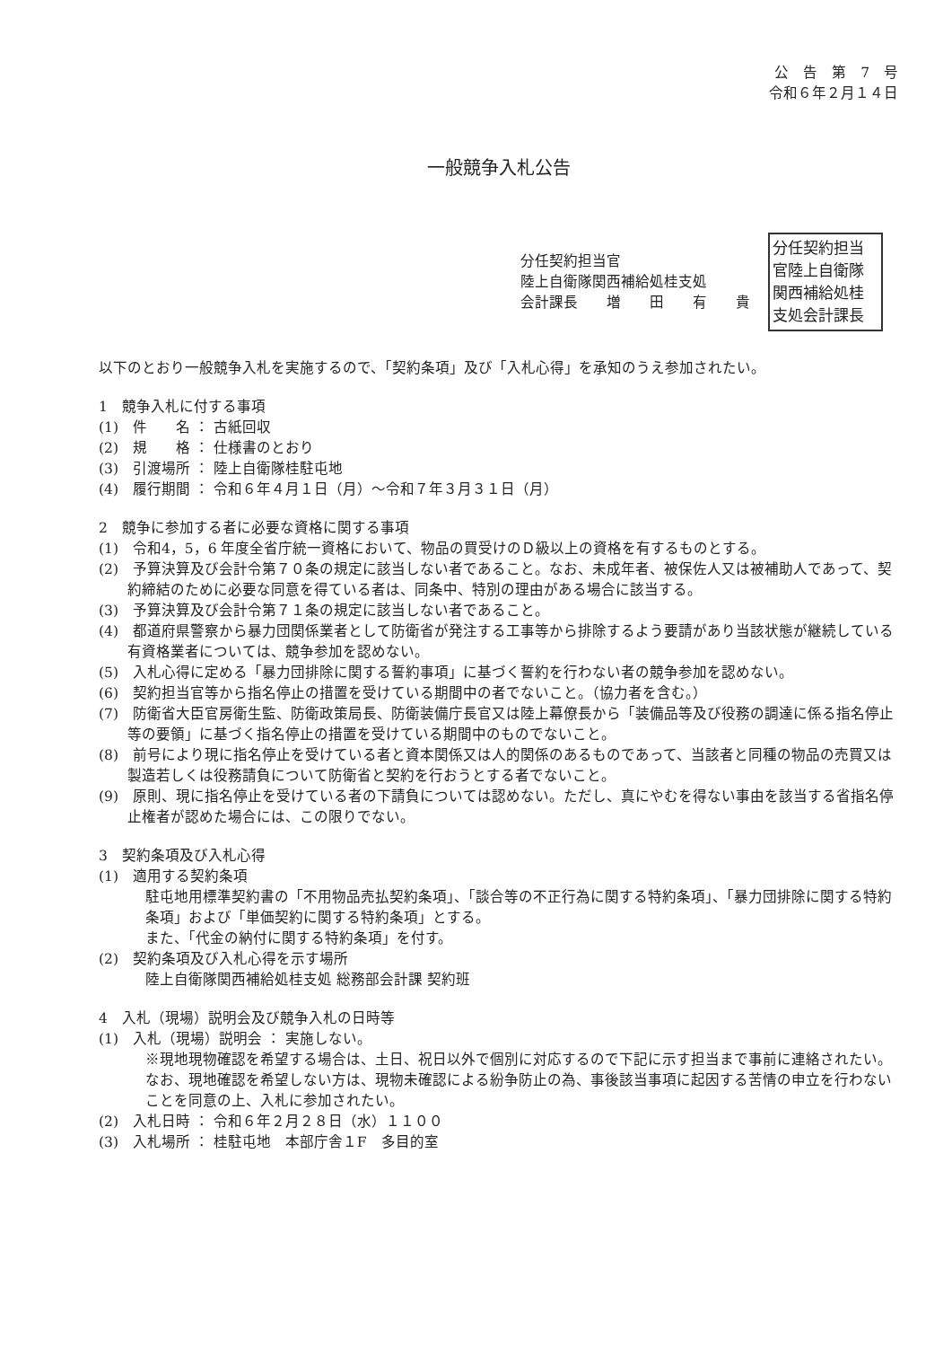公　告　第　7　号
令和６年２月１４日
一般競争入札公告
分任契約担当官
陸上自衛隊関西補給処桂支処
会計課長　　増　　田　　有　　貴
分任契約担当官陸上自衛隊関西補給処桂支処会計課長
以下のとおり一般競争入札を実施するので、「契約条項」及び「入札心得」を承知のうえ参加されたい。
1　競争入札に付する事項
(1)　件　　名 ： 古紙回収
(2)　規　　格 ： 仕様書のとおり
(3)　引渡場所 ： 陸上自衛隊桂駐屯地
(4)　履行期間 ： 令和６年４月１日（月）～令和７年３月３１日（月）
2　競争に参加する者に必要な資格に関する事項
(1)　令和4，5，6 年度全省庁統一資格において、物品の買受けのＤ級以上の資格を有するものとする。
(2)　予算決算及び会計令第７０条の規定に該当しない者であること。なお、未成年者、被保佐人又は被補助人であって、契約締結のために必要な同意を得ている者は、同条中、特別の理由がある場合に該当する。
(3)　予算決算及び会計令第７１条の規定に該当しない者であること。
(4)　都道府県警察から暴力団関係業者として防衛省が発注する工事等から排除するよう要請があり当該状態が継続している有資格業者については、競争参加を認めない。
(5)　入札心得に定める「暴力団排除に関する誓約事項」に基づく誓約を行わない者の競争参加を認めない。
(6)　契約担当官等から指名停止の措置を受けている期間中の者でないこと。（協力者を含む。）
(7)　防衛省大臣官房衛生監、防衛政策局長、防衛装備庁長官又は陸上幕僚長から「装備品等及び役務の調達に係る指名停止等の要領」に基づく指名停止の措置を受けている期間中のものでないこと。
(8)　前号により現に指名停止を受けている者と資本関係又は人的関係のあるものであって、当該者と同種の物品の売買又は製造若しくは役務請負について防衛省と契約を行おうとする者でないこと。
(9)　原則、現に指名停止を受けている者の下請負については認めない。ただし、真にやむを得ない事由を該当する省指名停止権者が認めた場合には、この限りでない。
3　契約条項及び入札心得
(1)　適用する契約条項
駐屯地用標準契約書の「不用物品売払契約条項」、「談合等の不正行為に関する特約条項」、「暴力団排除に関する特約条項」および「単価契約に関する特約条項」とする。
また、「代金の納付に関する特約条項」を付す。
(2)　契約条項及び入札心得を示す場所
陸上自衛隊関西補給処桂支処 総務部会計課 契約班
4　入札（現場）説明会及び競争入札の日時等
(1)　入札（現場）説明会 ： 実施しない。
※現地現物確認を希望する場合は、土日、祝日以外で個別に対応するので下記に示す担当まで事前に連絡されたい。なお、現地確認を希望しない方は、現物未確認による紛争防止の為、事後該当事項に起因する苦情の申立を行わないことを同意の上、入札に参加されたい。
(2)　入札日時 ： 令和６年２月２８日（水）１１００
(3)　入札場所 ： 桂駐屯地　本部庁舎１F　多目的室